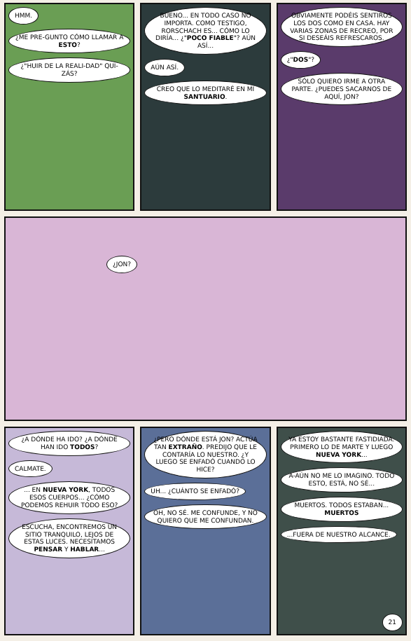HMM.
¿ME PRE-GUNTO CÓMO LLAMAR A ESTO?
¿"HUIR DE LA REALI-DAD" QUI-ZÁS?
BUENO... EN TODO CASO NO IMPORTA. COMO TESTIGO, RORSCHACH ES... CÓMO LO DIRÍA... ¿"POCO FIABLE"? AÚN ASÍ...
AÚN ASÍ.
CREO QUE LO MEDITARÉ EN MI SANTUARIO.
OBVIAMENTE PODÉIS SENTIROS LOS DOS COMO EN CASA. HAY VARIAS ZONAS DE RECREO, POR SI DESEÁIS REFRESCAROS.
¿"DOS"?
SÓLO QUIERO IRME A OTRA PARTE. ¿PUEDES SACARNOS DE AQUÍ, JON?
¿JON?
¿A DÓNDE HA IDO? ¿A DÓNDE HAN IDO TODOS?
CALMATE.
... EN NUEVA YORK, TODOS ESOS CUERPOS... ¿CÓMO PODEMOS REHUIR TODO ESO?
ESCUCHA, ENCONTREMOS UN SITIO TRANQUILO, LEJOS DE ESTAS LUCES. NECESITAMOS PENSAR Y HABLAR...
¿PERO DÓNDE ESTÁ JON? ACTÚA TAN EXTRAÑO. PREDIJO QUE LE CONTARÍA LO NUESTRO. ¿Y LUEGO SE ENFADÓ CUANDO LO HICE?
UH... ¿CUÁNTO SE ENFADÓ?
OH, NO SÉ. ME CONFUNDE, Y NO QUIERO QUE ME CONFUNDAN.
YA ESTOY BASTANTE FASTIDIADA. PRIMERO LO DE MARTE Y LUEGO NUEVA YORK...
A-AÚN NO ME LO IMAGINO. TODO ESTO, ESTÁ, NO SÉ...
MUERTOS. TODOS ESTABAN... MUERTOS
...FUERA DE NUESTRO ALCANCE.
21